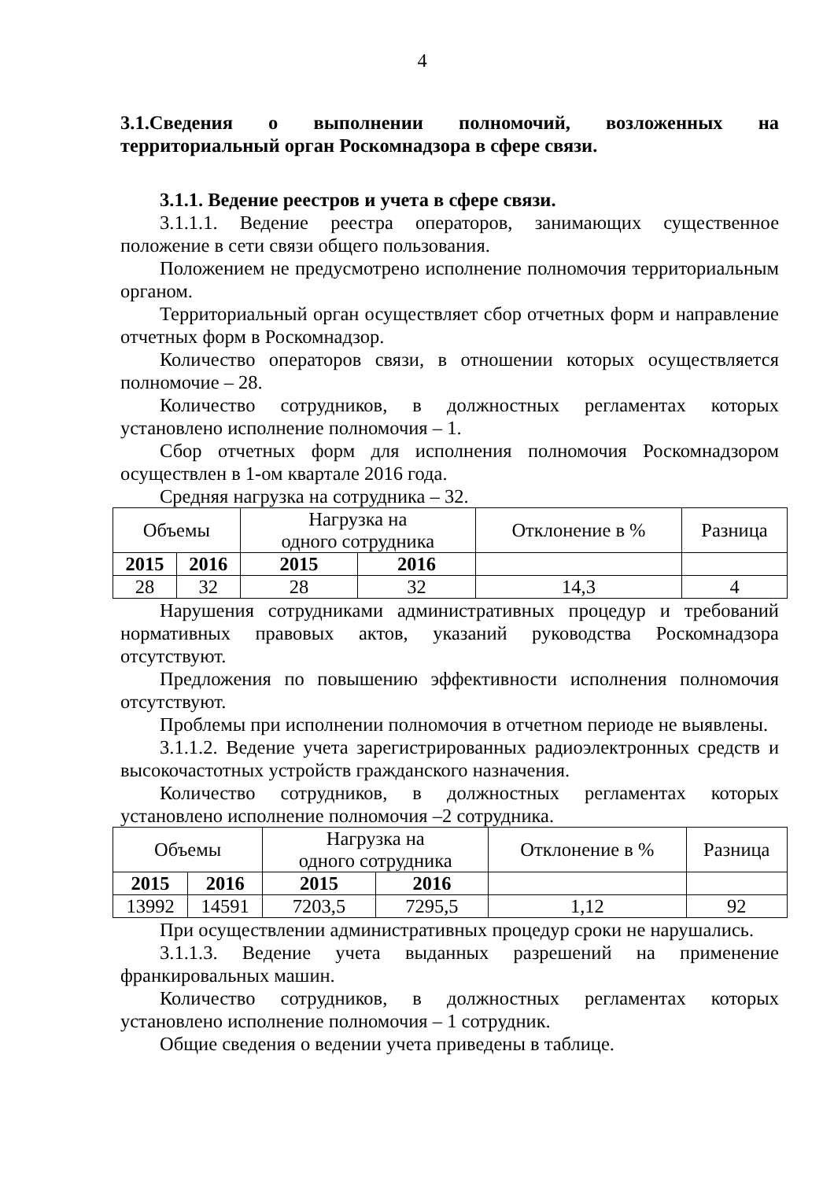4
3.1.Сведения о выполнении полномочий, возложенных на территориальный орган Роскомнадзора в сфере связи.
3.1.1. Ведение реестров и учета в сфере связи.
3.1.1.1. Ведение реестра операторов, занимающих существенное положение в сети связи общего пользования.
Положением не предусмотрено исполнение полномочия территориальным органом.
Территориальный орган осуществляет сбор отчетных форм и направление отчетных форм в Роскомнадзор.
Количество операторов связи, в отношении которых осуществляется полномочие – 28.
Количество сотрудников, в должностных регламентах которых установлено исполнение полномочия – 1.
Сбор отчетных форм для исполнения полномочия Роскомнадзором осуществлен в 1-ом квартале 2016 года.
Средняя нагрузка на сотрудника – 32.
| Объемы | | Нагрузка на одного сотрудника | | Отклонение в % | Разница |
| 2015 | 2016 | 2015 | 2016 | | |
| 28 | 32 | 28 | 32 | 14,3 | 4 |
Нарушения сотрудниками административных процедур и требований нормативных правовых актов, указаний руководства Роскомнадзора отсутствуют.
Предложения по повышению эффективности исполнения полномочия отсутствуют.
Проблемы при исполнении полномочия в отчетном периоде не выявлены.
3.1.1.2. Ведение учета зарегистрированных радиоэлектронных средств и высокочастотных устройств гражданского назначения.
Количество сотрудников, в должностных регламентах которых установлено исполнение полномочия –2 сотрудника.
| Объемы | | Нагрузка на одного сотрудника | | Отклонение в % | Разница |
| 2015 | 2016 | 2015 | 2016 | | |
| 13992 | 14591 | 7203,5 | 7295,5 | 1,12 | 92 |
При осуществлении административных процедур сроки не нарушались.
3.1.1.3. Ведение учета выданных разрешений на применение франкировальных машин.
Количество сотрудников, в должностных регламентах которых установлено исполнение полномочия – 1 сотрудник.
Общие сведения о ведении учета приведены в таблице.